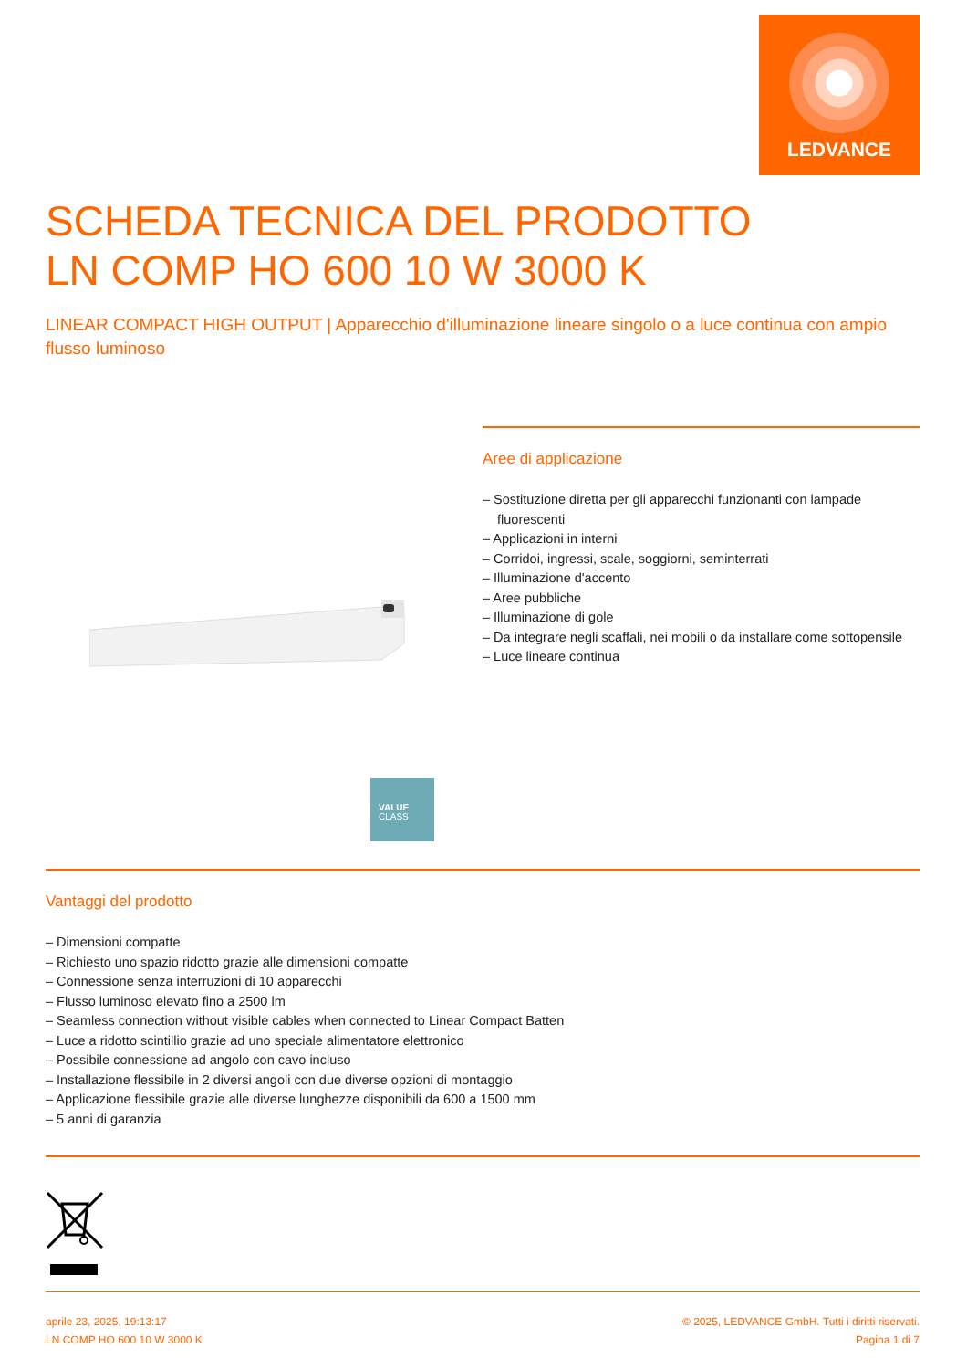LEDVANCE
SCHEDA TECNICA DEL PRODOTTO
LN COMP HO 600 10 W 3000 K
LINEAR COMPACT HIGH OUTPUT | Apparecchio d'illuminazione lineare singolo o a luce continua con ampio flusso luminoso
VALUE
CLASS
Aree di applicazione
– Sostituzione diretta per gli apparecchi funzionanti con lampade fluorescenti
– Applicazioni in interni
– Corridoi, ingressi, scale, soggiorni, seminterrati
– Illuminazione d'accento
– Aree pubbliche
– Illuminazione di gole
– Da integrare negli scaffali, nei mobili o da installare come sottopensile
– Luce lineare continua
Vantaggi del prodotto
– Dimensioni compatte
– Richiesto uno spazio ridotto grazie alle dimensioni compatte
– Connessione senza interruzioni di 10 apparecchi
– Flusso luminoso elevato fino a 2500 lm
– Seamless connection without visible cables when connected to Linear Compact Batten
– Luce a ridotto scintillio grazie ad uno speciale alimentatore elettronico
– Possibile connessione ad angolo con cavo incluso
– Installazione flessibile in 2 diversi angoli con due diverse opzioni di montaggio
– Applicazione flessibile grazie alle diverse lunghezze disponibili da 600 a 1500 mm
– 5 anni di garanzia
aprile 23, 2025, 19:13:17
LN COMP HO 600 10 W 3000 K
© 2025, LEDVANCE GmbH. Tutti i diritti riservati.
Pagina 1 di 7